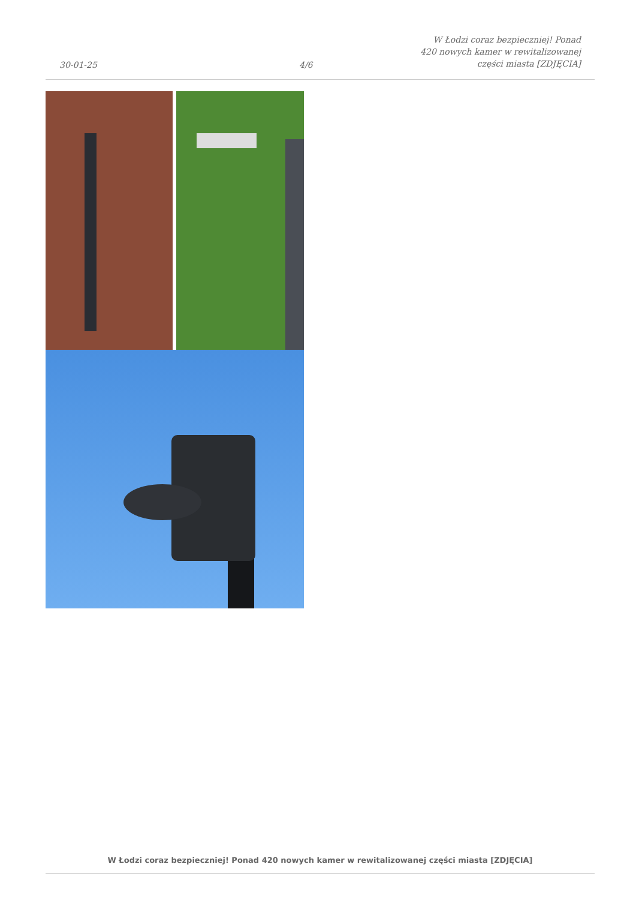30-01-25
4/6
W Łodzi coraz bezpieczniej! Ponad 420 nowych kamer w rewitalizowanej części miasta [ZDJĘCIA]
W Łodzi coraz bezpieczniej! Ponad 420 nowych kamer w rewitalizowanej części miasta [ZDJĘCIA]